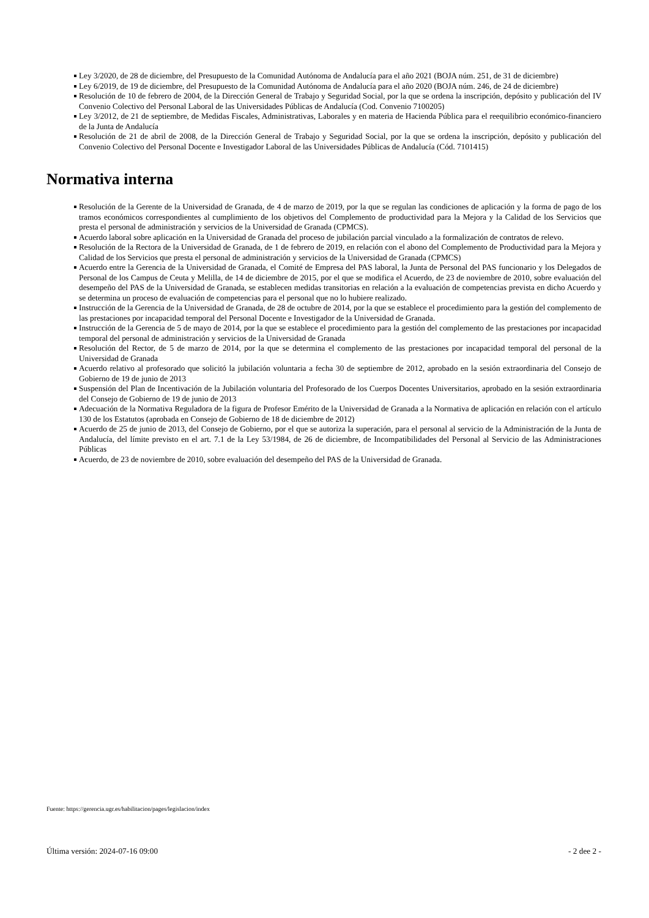Ley 3/2020, de 28 de diciembre, del Presupuesto de la Comunidad Autónoma de Andalucía para el año 2021 (BOJA núm. 251, de 31 de diciembre)
Ley 6/2019, de 19 de diciembre, del Presupuesto de la Comunidad Autónoma de Andalucía para el año 2020 (BOJA núm. 246, de 24 de diciembre)
Resolución de 10 de febrero de 2004, de la Dirección General de Trabajo y Seguridad Social, por la que se ordena la inscripción, depósito y publicación del IV Convenio Colectivo del Personal Laboral de las Universidades Públicas de Andalucía (Cod. Convenio 7100205)
Ley 3/2012, de 21 de septiembre, de Medidas Fiscales, Administrativas, Laborales y en materia de Hacienda Pública para el reequilibrio económico-financiero de la Junta de Andalucía
Resolución de 21 de abril de 2008, de la Dirección General de Trabajo y Seguridad Social, por la que se ordena la inscripción, depósito y publicación del Convenio Colectivo del Personal Docente e Investigador Laboral de las Universidades Públicas de Andalucía (Cód. 7101415)
Normativa interna
Resolución de la Gerente de la Universidad de Granada, de 4 de marzo de 2019, por la que se regulan las condiciones de aplicación y la forma de pago de los tramos económicos correspondientes al cumplimiento de los objetivos del Complemento de productividad para la Mejora y la Calidad de los Servicios que presta el personal de administración y servicios de la Universidad de Granada (CPMCS).
Acuerdo laboral sobre aplicación en la Universidad de Granada del proceso de jubilación parcial vinculado a la formalización de contratos de relevo.
Resolución de la Rectora de la Universidad de Granada, de 1 de febrero de 2019, en relación con el abono del Complemento de Productividad para la Mejora y Calidad de los Servicios que presta el personal de administración y servicios de la Universidad de Granada (CPMCS)
Acuerdo entre la Gerencia de la Universidad de Granada, el Comité de Empresa del PAS laboral, la Junta de Personal del PAS funcionario y los Delegados de Personal de los Campus de Ceuta y Melilla, de 14 de diciembre de 2015, por el que se modifica el Acuerdo, de 23 de noviembre de 2010, sobre evaluación del desempeño del PAS de la Universidad de Granada, se establecen medidas transitorias en relación a la evaluación de competencias prevista en dicho Acuerdo y se determina un proceso de evaluación de competencias para el personal que no lo hubiere realizado.
Instrucción de la Gerencia de la Universidad de Granada, de 28 de octubre de 2014, por la que se establece el procedimiento para la gestión del complemento de las prestaciones por incapacidad temporal del Personal Docente e Investigador de la Universidad de Granada.
Instrucción de la Gerencia de 5 de mayo de 2014, por la que se establece el procedimiento para la gestión del complemento de las prestaciones por incapacidad temporal del personal de administración y servicios de la Universidad de Granada
Resolución del Rector, de 5 de marzo de 2014, por la que se determina el complemento de las prestaciones por incapacidad temporal del personal de la Universidad de Granada
Acuerdo relativo al profesorado que solicitó la jubilación voluntaria a fecha 30 de septiembre de 2012, aprobado en la sesión extraordinaria del Consejo de Gobierno de 19 de junio de 2013
Suspensión del Plan de Incentivación de la Jubilación voluntaria del Profesorado de los Cuerpos Docentes Universitarios, aprobado en la sesión extraordinaria del Consejo de Gobierno de 19 de junio de 2013
Adecuación de la Normativa Reguladora de la figura de Profesor Emérito de la Universidad de Granada a la Normativa de aplicación en relación con el artículo 130 de los Estatutos (aprobada en Consejo de Gobierno de 18 de diciembre de 2012)
Acuerdo de 25 de junio de 2013, del Consejo de Gobierno, por el que se autoriza la superación, para el personal al servicio de la Administración de la Junta de Andalucía, del límite previsto en el art. 7.1 de la Ley 53/1984, de 26 de diciembre, de Incompatibilidades del Personal al Servicio de las Administraciones Públicas
Acuerdo, de 23 de noviembre de 2010, sobre evaluación del desempeño del PAS de la Universidad de Granada.
Fuente: https://gerencia.ugr.es/habilitacion/pages/legislacion/index
Última versión: 2024-07-16 09:00 - 2 dee 2 -